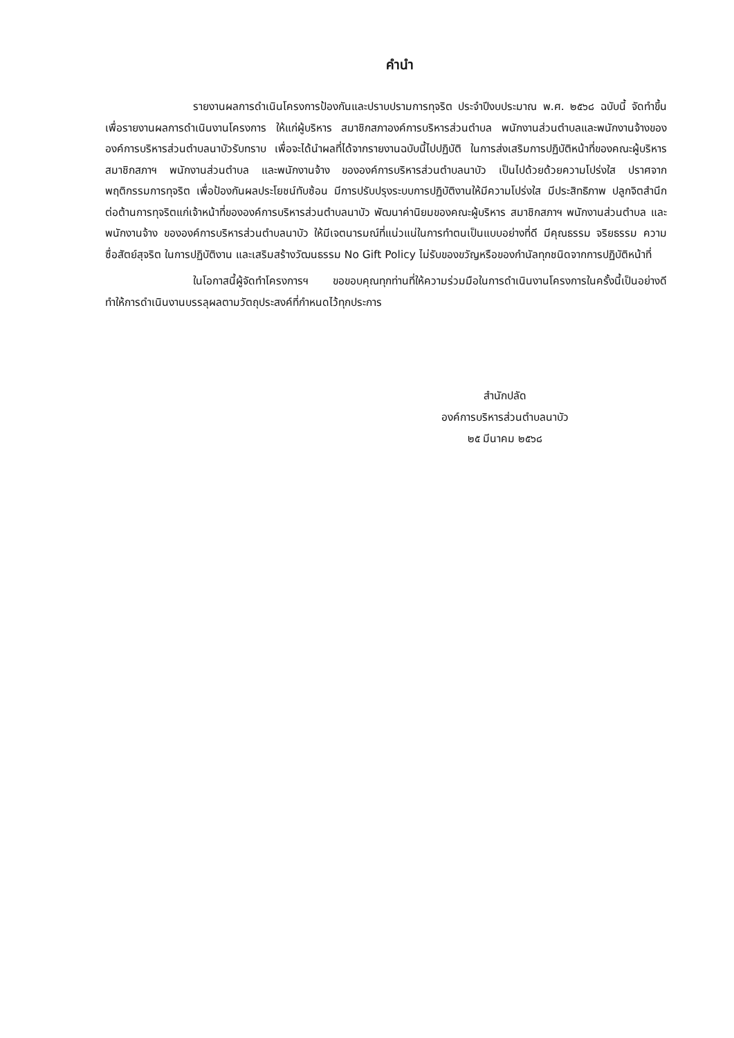คำนำ
รายงานผลการดำเนินโครงการป้องกันและปราบปรามการทุจริต ประจำปีงบประมาณ พ.ศ. ๒๕๖๘ ฉบับนี้ จัดทำขึ้นเพื่อรายงานผลการดำเนินงานโครงการ ให้แก่ผู้บริหาร สมาชิกสภาองค์การบริหารส่วนตำบล พนักงานส่วนตำบลและพนักงานจ้างขององค์การบริหารส่วนตำบลนาบัวรับทราบ เพื่อจะได้นำผลที่ได้จากรายงานฉบับนี้ไปปฏิบัติ ในการส่งเสริมการปฏิบัติหน้าที่ของคณะผู้บริหาร สมาชิกสภาฯ พนักงานส่วนตำบล และพนักงานจ้าง ขององค์การบริหารส่วนตำบลนาบัว เป็นไปด้วยด้วยความโปร่งใส ปราศจากพฤติกรรมการทุจริต เพื่อป้องกันผลประโยชน์ทับซ้อน มีการปรับปรุงระบบการปฏิบัติงานให้มีความโปร่งใส มีประสิทธิภาพ ปลูกจิตสำนึกต่อต้านการทุจริตแก่เจ้าหน้าที่ขององค์การบริหารส่วนตำบลนาบัว พัฒนาค่านิยมของคณะผู้บริหาร สมาชิกสภาฯ พนักงานส่วนตำบล และพนักงานจ้าง ขององค์การบริหารส่วนตำบลนาบัว ให้มีเจตนารมณ์ที่แน่วแน่ในการทำตนเป็นแบบอย่างที่ดี มีคุณธรรม จริยธรรม ความซื่อสัตย์สุจริต ในการปฏิบัติงาน และเสริมสร้างวัฒนธรรม No Gift Policy ไม่รับของขวัญหรือของกำนัลทุกชนิดจากการปฏิบัติหน้าที่
ในโอกาสนี้ผู้จัดทำโครงการฯ ขอขอบคุณทุกท่านที่ให้ความร่วมมือในการดำเนินงานโครงการในครั้งนี้เป็นอย่างดี ทำให้การดำเนินงานบรรลุผลตามวัตถุประสงค์ที่กำหนดไว้ทุกประการ
สำนักปลัด
องค์การบริหารส่วนตำบลนาบัว
๒๕ มีนาคม ๒๕๖๘